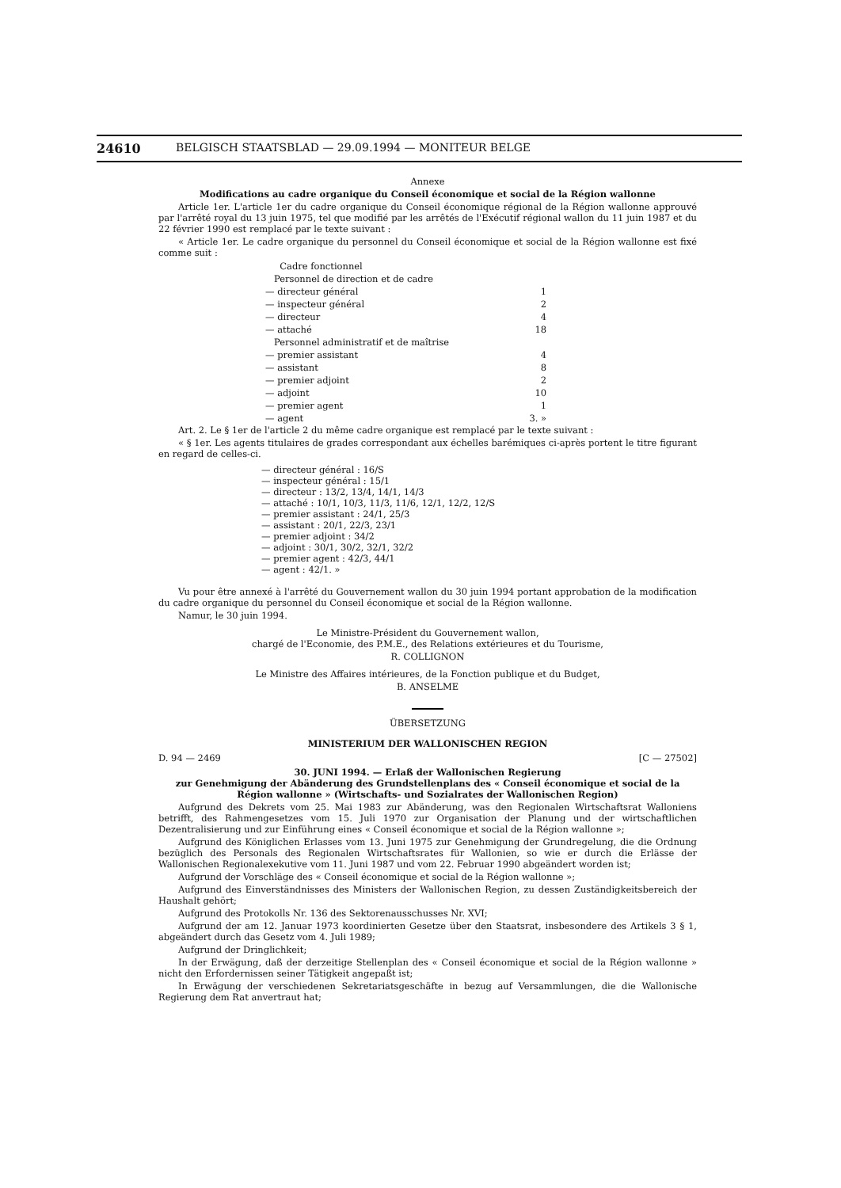24610 BELGISCH STAATSBLAD — 29.09.1994 — MONITEUR BELGE
Annexe
Modifications au cadre organique du Conseil économique et social de la Région wallonne
Article 1er. L'article 1er du cadre organique du Conseil économique régional de la Région wallonne approuvé par l'arrêté royal du 13 juin 1975, tel que modifié par les arrêtés de l'Exécutif régional wallon du 11 juin 1987 et du 22 février 1990 est remplacé par le texte suivant :
« Article 1er. Le cadre organique du personnel du Conseil économique et social de la Région wallonne est fixé comme suit :
| Cadre fonctionnel | |
| Personnel de direction et de cadre | |
| — directeur général | 1 |
| — inspecteur général | 2 |
| — directeur | 4 |
| — attaché | 18 |
| Personnel administratif et de maîtrise | |
| — premier assistant | 4 |
| — assistant | 8 |
| — premier adjoint | 2 |
| — adjoint | 10 |
| — premier agent | 1 |
| — agent | 3. » |
Art. 2. Le § 1er de l'article 2 du même cadre organique est remplacé par le texte suivant :
« § 1er. Les agents titulaires de grades correspondant aux échelles barémiques ci-après portent le titre figurant en regard de celles-ci.
— directeur général : 16/S
— inspecteur général : 15/1
— directeur : 13/2, 13/4, 14/1, 14/3
— attaché : 10/1, 10/3, 11/3, 11/6, 12/1, 12/2, 12/S
— premier assistant : 24/1, 25/3
— assistant : 20/1, 22/3, 23/1
— premier adjoint : 34/2
— adjoint : 30/1, 30/2, 32/1, 32/2
— premier agent : 42/3, 44/1
— agent : 42/1. »
Vu pour être annexé à l'arrêté du Gouvernement wallon du 30 juin 1994 portant approbation de la modification du cadre organique du personnel du Conseil économique et social de la Région wallonne.
Namur, le 30 juin 1994.
Le Ministre-Président du Gouvernement wallon,
chargé de l'Economie, des P.M.E., des Relations extérieures et du Tourisme,
R. COLLIGNON
Le Ministre des Affaires intérieures, de la Fonction publique et du Budget,
B. ANSELME
ÜBERSETZUNG
MINISTERIUM DER WALLONISCHEN REGION
D. 94 — 2469 [C — 27502]
30. JUNI 1994. — Erlaß der Wallonischen Regierung
zur Genehmigung der Abänderung des Grundstellenplans des « Conseil économique et social de la Région wallonne » (Wirtschafts- und Sozialrates der Wallonischen Region)
Aufgrund des Dekrets vom 25. Mai 1983 zur Abänderung, was den Regionalen Wirtschaftsrat Walloniens betrifft, des Rahmengesetzes vom 15. Juli 1970 zur Organisation der Planung und der wirtschaftlichen Dezentralisierung und zur Einführung eines « Conseil économique et social de la Région wallonne »;
Aufgrund des Königlichen Erlasses vom 13. Juni 1975 zur Genehmigung der Grundregelung, die die Ordnung bezüglich des Personals des Regionalen Wirtschaftsrates für Wallonien, so wie er durch die Erlässe der Wallonischen Regionalexekutive vom 11. Juni 1987 und vom 22. Februar 1990 abgeändert worden ist;
Aufgrund der Vorschläge des « Conseil économique et social de la Région wallonne »;
Aufgrund des Einverständnisses des Ministers der Wallonischen Region, zu dessen Zuständigkeitsbereich der Haushalt gehört;
Aufgrund des Protokolls Nr. 136 des Sektorenausschusses Nr. XVI;
Aufgrund der am 12. Januar 1973 koordinierten Gesetze über den Staatsrat, insbesondere des Artikels 3 § 1, abgeändert durch das Gesetz vom 4. Juli 1989;
Aufgrund der Dringlichkeit;
In der Erwägung, daß der derzeitige Stellenplan des « Conseil économique et social de la Région wallonne » nicht den Erfordernissen seiner Tätigkeit angepaßt ist;
In Erwägung der verschiedenen Sekretariatsgeschäfte in bezug auf Versammlungen, die die Wallonische Regierung dem Rat anvertraut hat;